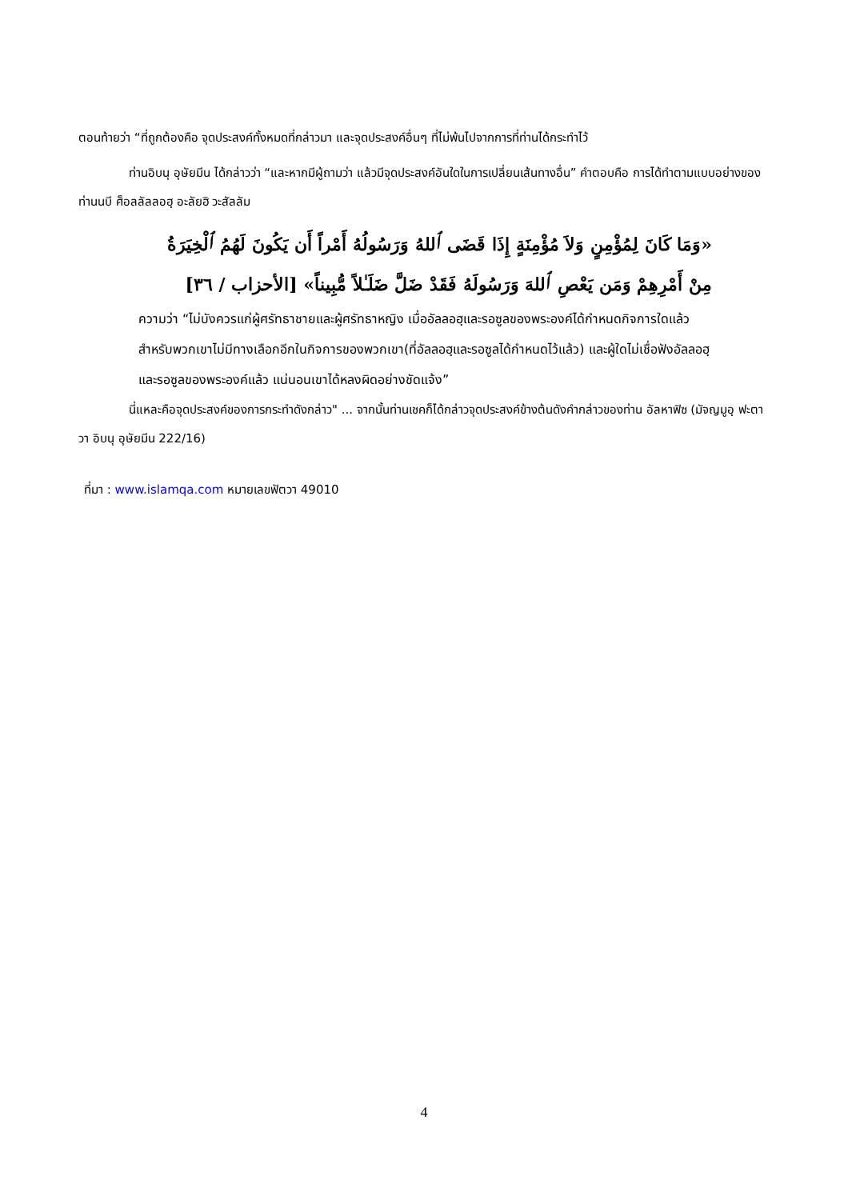ตอนท้ายว่า “ที่ถูกต้องคือ จุดประสงค์ทั้งหมดที่กล่าวมา และจุดประสงค์อื่นๆ ที่ไม่พ้นไปจากการที่ท่านได้กระทำไว้
ท่านอิบนุ อุษัยมีน ได้กล่าวว่า “และหากมีผู้ถามว่า แล้วมีจุดประสงค์อันใดในการเปลี่ยนเส้นทางอื่น” คำตอบคือ การได้ทำตามแบบอย่างของท่านนบี ศ็อลลัลลอฮฺ อะลัยฮิ วะสัลลัม
«وَمَا كَانَ لِمُؤْمِنٍ وَلاَ مُؤْمِنَةٍ إِذَا قَضَى ٱللهُ وَرَسُولُهُ أَمْراً أَن يَكُونَ لَهُمُ ٱلْخِيَرَةُ مِنْ أَمْرِهِمْ وَمَن يَعْصِ ٱللهَ وَرَسُولَهُ فَقَدْ ضَلَّ ضَلَـٰلاً مُّبِيناً» [الأحزاب / ٣٦]
ความว่า “ไม่บังควรแก่ผู้ศรัทธาชายและผู้ศรัทธาหญิง เมื่ออัลลอฮฺและรอซูลของพระองค์ได้กำหนดกิจการใดแล้ว สำหรับพวกเขาไม่มีทางเลือกอีกในกิจการของพวกเขา(ที่อัลลอฮฺและรอซูลได้กำหนดไว้แล้ว) และผู้ใดไม่เชื่อฟังอัลลอฮฺและรอซูลของพระองค์แล้ว แน่นอนเขาได้หลงผิดอย่างชัดแจ้ง”
นี่แหละคือจุดประสงค์ของการกระทำดังกล่าว" ... จากนั้นท่านเชคก็ได้กล่าวจุดประสงค์ข้างต้นดังคำกล่าวของท่าน อัลหาฟิซ (มัจญมูอฺ ฟะตาวา อิบนุ อุษัยมีน 222/16)
ที่มา : www.islamqa.com หมายเลขฟัตวา 49010
4